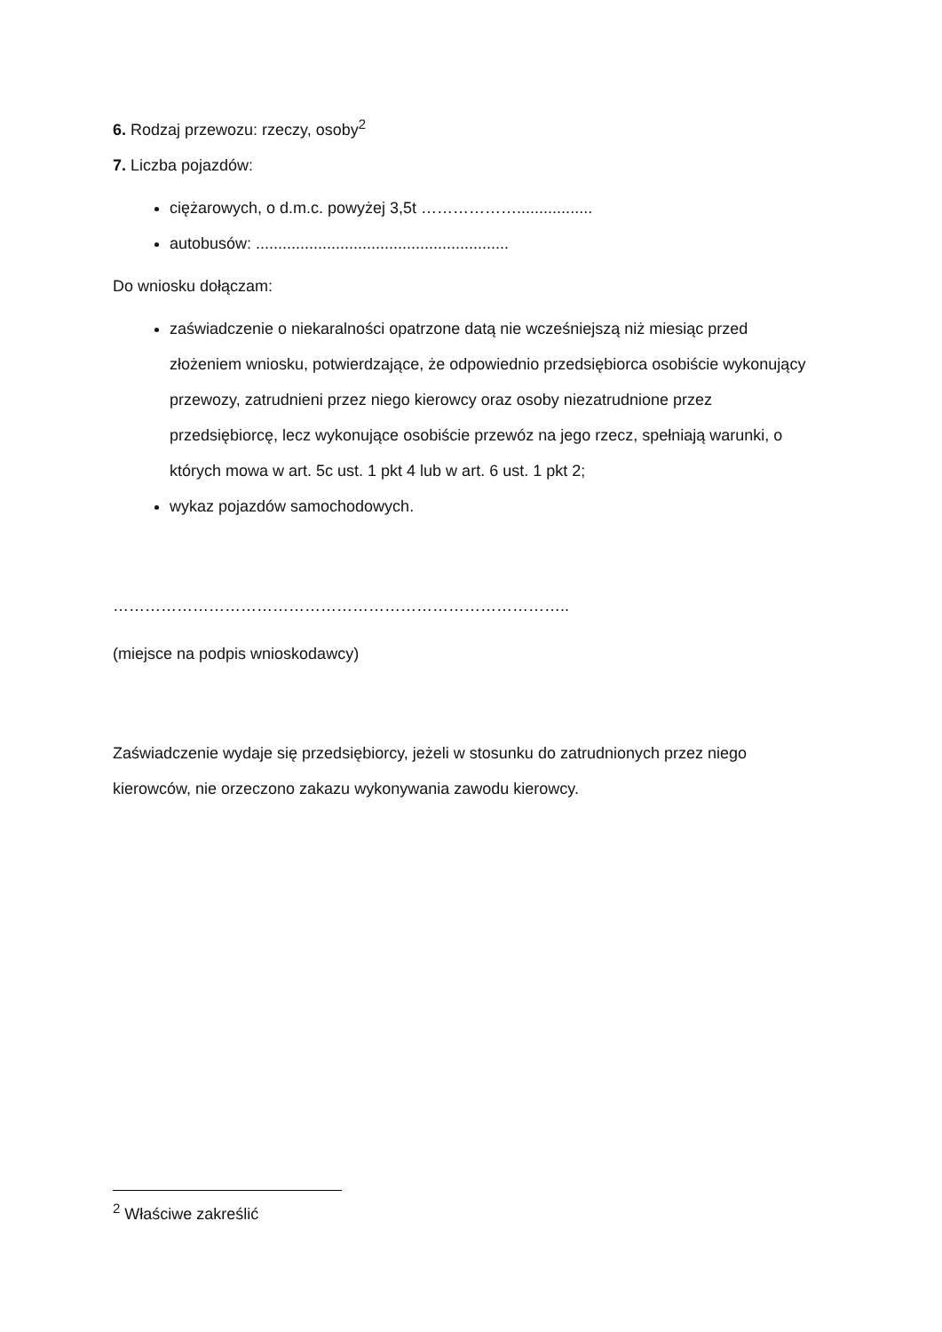6. Rodzaj przewozu: rzeczy, osoby<sup>2</sup>
7. Liczba pojazdów:
ciężarowych, o d.m.c. powyżej 3,5t ……………….................
autobusów: .........................................................
Do wniosku dołączam:
zaświadczenie o niekaralności opatrzone datą nie wcześniejszą niż miesiąc przed złożeniem wniosku, potwierdzające, że odpowiednio przedsiębiorca osobiście wykonujący przewozy, zatrudnieni przez niego kierowcy oraz osoby niezatrudnione przez przedsiębiorcę, lecz wykonujące osobiście przewóz na jego rzecz, spełniają warunki, o których mowa w art. 5c ust. 1 pkt 4 lub w art. 6 ust. 1 pkt 2;
wykaz pojazdów samochodowych.
…………………………………………………………………………..
(miejsce na podpis wnioskodawcy)
Zaświadczenie wydaje się przedsiębiorcy, jeżeli w stosunku do zatrudnionych przez niego kierowców, nie orzeczono zakazu wykonywania zawodu kierowcy.
<sup>2</sup> Właściwe zakreślić